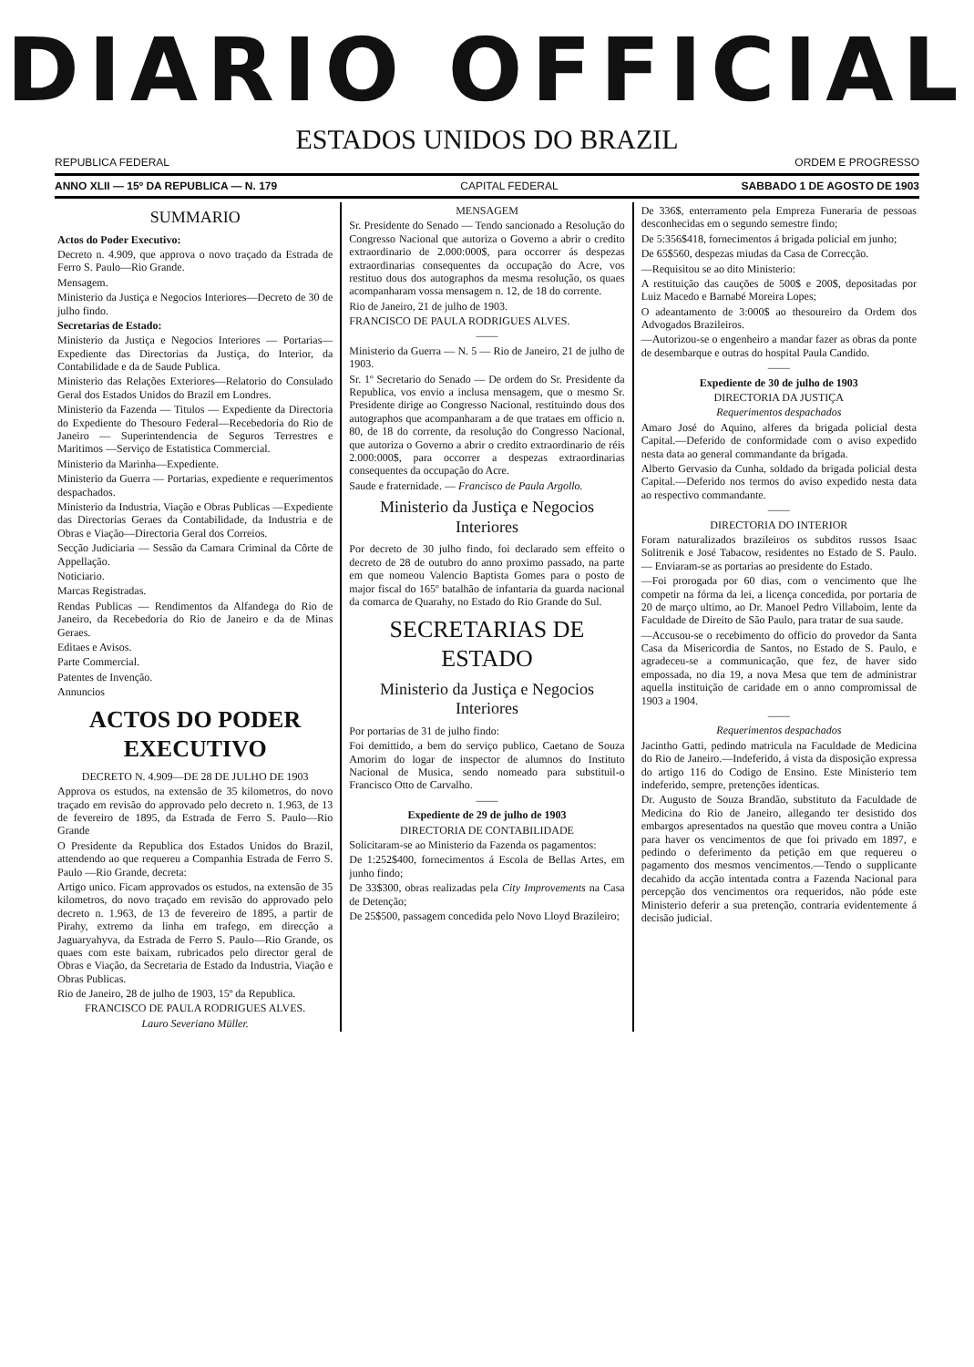DIARIO OFFICIAL
ESTADOS UNIDOS DO BRAZIL
REPUBLICA FEDERAL ORDEM E PROGRESSO
ANNO XLII — 15º DA REPUBLICA — N. 179 CAPITAL FEDERAL SABBADO 1 DE AGOSTO DE 1903
SUMMARIO
Actos do Poder Executivo:
Decreto n. 4.909, que approva o novo traçado da Estrada de Ferro S. Paulo—Rio Grande.
Mensagem.
Ministerio da Justiça e Negocios Interiores—Decreto de 30 de julho findo.
Secretarias de Estado:
Ministerio da Justiça e Negocios Interiores — Portarias— Expediente das Directorias da Justiça, do Interior, da Contabilidade e da de Saude Publica.
Ministerio das Relações Exteriores—Relatorio do Consulado Geral dos Estados Unidos do Brazil em Londres.
Ministerio da Fazenda — Titulos — Expediente da Directoria do Expediente do Thesouro Federal—Recebedoria do Rio de Janeiro — Superintendencia de Seguros Terrestres e Maritimos —Serviço de Estatistica Commercial.
Ministerio da Marinha—Expediente.
Ministerio da Guerra — Portarias, expediente e requerimentos despachados.
Ministerio da Industria, Viação e Obras Publicas —Expediente das Directorias Geraes da Contabilidade, da Industria e de Obras e Viação—Directoria Geral dos Correios.
Secção Judiciaria — Sessão da Camara Criminal da Côrte de Appellação.
Noticiario.
Marcas Registradas.
Rendas Publicas — Rendimentos da Alfandega do Rio de Janeiro, da Recebedoria do Rio de Janeiro e da de Minas Geraes.
Editaes e Avisos.
Parte Commercial.
Patentes de Invenção.
Annuncios
ACTOS DO PODER EXECUTIVO
DECRETO N. 4.909—DE 28 DE JULHO DE 1903
Approva os estudos, na extensão de 35 kilometros, do novo traçado em revisão do approvado pelo decreto n. 1.963, de 13 de fevereiro de 1895, da Estrada de Ferro S. Paulo—Rio Grande
O Presidente da Republica dos Estados Unidos do Brazil, attendendo ao que requereu a Companhia Estrada de Ferro S. Paulo —Rio Grande, decreta:
Artigo unico. Ficam approvados os estudos, na extensão de 35 kilometros, do novo traçado em revisão do approvado pelo decreto n. 1.963, de 13 de fevereiro de 1895, a partir de Pirahy, extremo da linha em trafego, em direcção a Jaguaryahyva, da Estrada de Ferro S. Paulo—Rio Grande, os quaes com este baixam, rubricados pelo director geral de Obras e Viação, da Secretaria de Estado da Industria, Viação e Obras Publicas.
Rio de Janeiro, 28 de julho de 1903, 15º da Republica.
FRANCISCO DE PAULA RODRIGUES ALVES.
Lauro Severiano Müller.
MENSAGEM
Sr. Presidente do Senado — Tendo sancionado a Resolução do Congresso Nacional que autoriza o Governo a abrir o credito extraordinario de 2.000:000$, para occorrer ás despezas extraordinarias consequentes da occupação do Acre, vos restituo dous dos autographos da mesma resolução, os quaes acompanharam vossa mensagem n. 12, de 18 do corrente.
Rio de Janeiro, 21 de julho de 1903.
FRANCISCO DE PAULA RODRIGUES ALVES.
——
Ministerio da Guerra — N. 5 — Rio de Janeiro, 21 de julho de 1903.
Sr. 1º Secretario do Senado — De ordem do Sr. Presidente da Republica, vos envio a inclusa mensagem, que o mesmo Sr. Presidente dirige ao Congresso Nacional, restituindo dous dos autographos que acompanharam a de que trataes em officio n. 80, de 18 do corrente, da resolução do Congresso Nacional, que autoriza o Governo a abrir o credito extraordinario de réis 2.000:000$, para occorrer a despezas extraordinarias consequentes da occupação do Acre.
Saude e fraternidade. — Francisco de Paula Argollo.
Ministerio da Justiça e Negocios Interiores
Por decreto de 30 julho findo, foi declarado sem effeito o decreto de 28 de outubro do anno proximo passado, na parte em que nomeou Valencio Baptista Gomes para o posto de major fiscal do 165º batalhão de infantaria da guarda nacional da comarca de Quarahy, no Estado do Rio Grande do Sul.
SECRETARIAS DE ESTADO
Ministerio da Justiça e Negocios Interiores
Por portarias de 31 de julho findo:
Foi demittido, a bem do serviço publico, Caetano de Souza Amorim do logar de inspector de alumnos do Instituto Nacional de Musica, sendo nomeado para substituil-o Francisco Otto de Carvalho.
——
Expediente de 29 de julho de 1903
DIRECTORIA DE CONTABILIDADE
Solicitaram-se ao Ministerio da Fazenda os pagamentos:
De 1:252$400, fornecimentos á Escola de Bellas Artes, em junho findo;
De 33$300, obras realizadas pela City Improvements na Casa de Detenção;
De 25$500, passagem concedida pelo Novo Lloyd Brazileiro;
De 336$, enterramento pela Empreza Funeraria de pessoas desconhecidas em o segundo semestre findo;
De 5:356$418, fornecimentos á brigada policial em junho;
De 65$560, despezas miudas da Casa de Correcção.
—Requisitou se ao dito Ministerio:
A restituição das cauções de 500$ e 200$, depositadas por Luiz Macedo e Barnabé Moreira Lopes;
O adeantamento de 3:000$ ao thesoureiro da Ordem dos Advogados Brazileiros.
—Autorizou-se o engenheiro a mandar fazer as obras da ponte de desembarque e outras do hospital Paula Candido.
——
Expediente de 30 de julho de 1903
DIRECTORIA DA JUSTIÇA
Requerimentos despachados
Amaro José do Aquino, alferes da brigada policial desta Capital.—Deferido de conformidade com o aviso expedido nesta data ao general commandante da brigada.
Alberto Gervasio da Cunha, soldado da brigada policial desta Capital.—Deferido nos termos do aviso expedido nesta data ao respectivo commandante.
——
DIRECTORIA DO INTERIOR
Foram naturalizados brazileiros os subditos russos Isaac Solitrenik e José Tabacow, residentes no Estado de S. Paulo. — Enviaram-se as portarias ao presidente do Estado.
—Foi prorogada por 60 dias, com o vencimento que lhe competir na fórma da lei, a licença concedida, por portaria de 20 de março ultimo, ao Dr. Manoel Pedro Villaboim, lente da Faculdade de Direito de São Paulo, para tratar de sua saude.
—Accusou-se o recebimento do officio do provedor da Santa Casa da Misericordia de Santos, no Estado de S. Paulo, e agradeceu-se a communicação, que fez, de haver sido empossada, no dia 19, a nova Mesa que tem de administrar aquella instituição de caridade em o anno compromissal de 1903 a 1904.
——
Requerimentos despachados
Jacintho Gatti, pedindo matricula na Faculdade de Medicina do Rio de Janeiro.—Indeferido, á vista da disposição expressa do artigo 116 do Codigo de Ensino. Este Ministerio tem indeferido, sempre, pretenções identicas.
Dr. Augusto de Souza Brandão, substituto da Faculdade de Medicina do Rio de Janeiro, allegando ter desistido dos embargos apresentados na questão que moveu contra a União para haver os vencimentos de que foi privado em 1897, e pedindo o deferimento da petição em que requereu o pagamento dos mesmos vencimentos.—Tendo o supplicante decahido da acção intentada contra a Fazenda Nacional para percepção dos vencimentos ora requeridos, não póde este Ministerio deferir a sua pretenção, contraria evidentemente á decisão judicial.